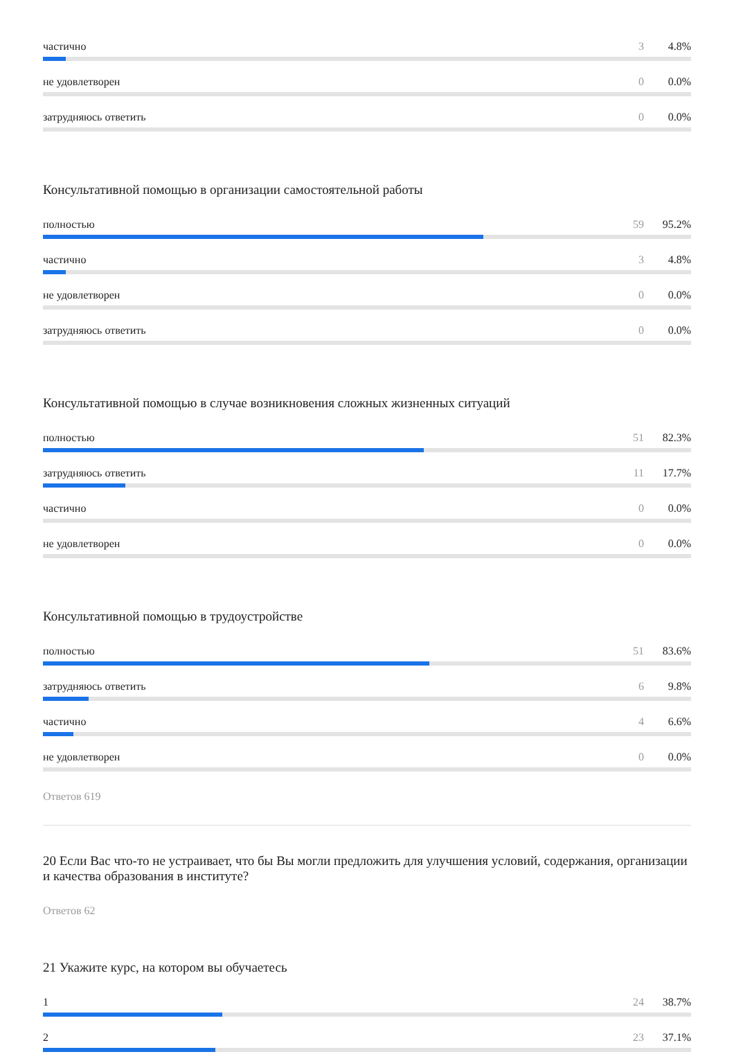частично 3 4.8%
не удовлетворен 0 0.0%
затрудняюсь ответить 0 0.0%
Консультативной помощью в организации самостоятельной работы
полностью 59 95.2%
частично 3 4.8%
не удовлетворен 0 0.0%
затрудняюсь ответить 0 0.0%
Консультативной помощью в случае возникновения сложных жизненных ситуаций
полностью 51 82.3%
затрудняюсь ответить 11 17.7%
частично 0 0.0%
не удовлетворен 0 0.0%
Консультативной помощью в трудоустройстве
полностью 51 83.6%
затрудняюсь ответить 6 9.8%
частично 4 6.6%
не удовлетворен 0 0.0%
Ответов 619
20 Если Вас что-то не устраивает, что бы Вы могли предложить для улучшения условий, содержания, организации и качества образования в институте?
Ответов 62
21 Укажите курс, на котором вы обучаетесь
1 24 38.7%
2 23 37.1%